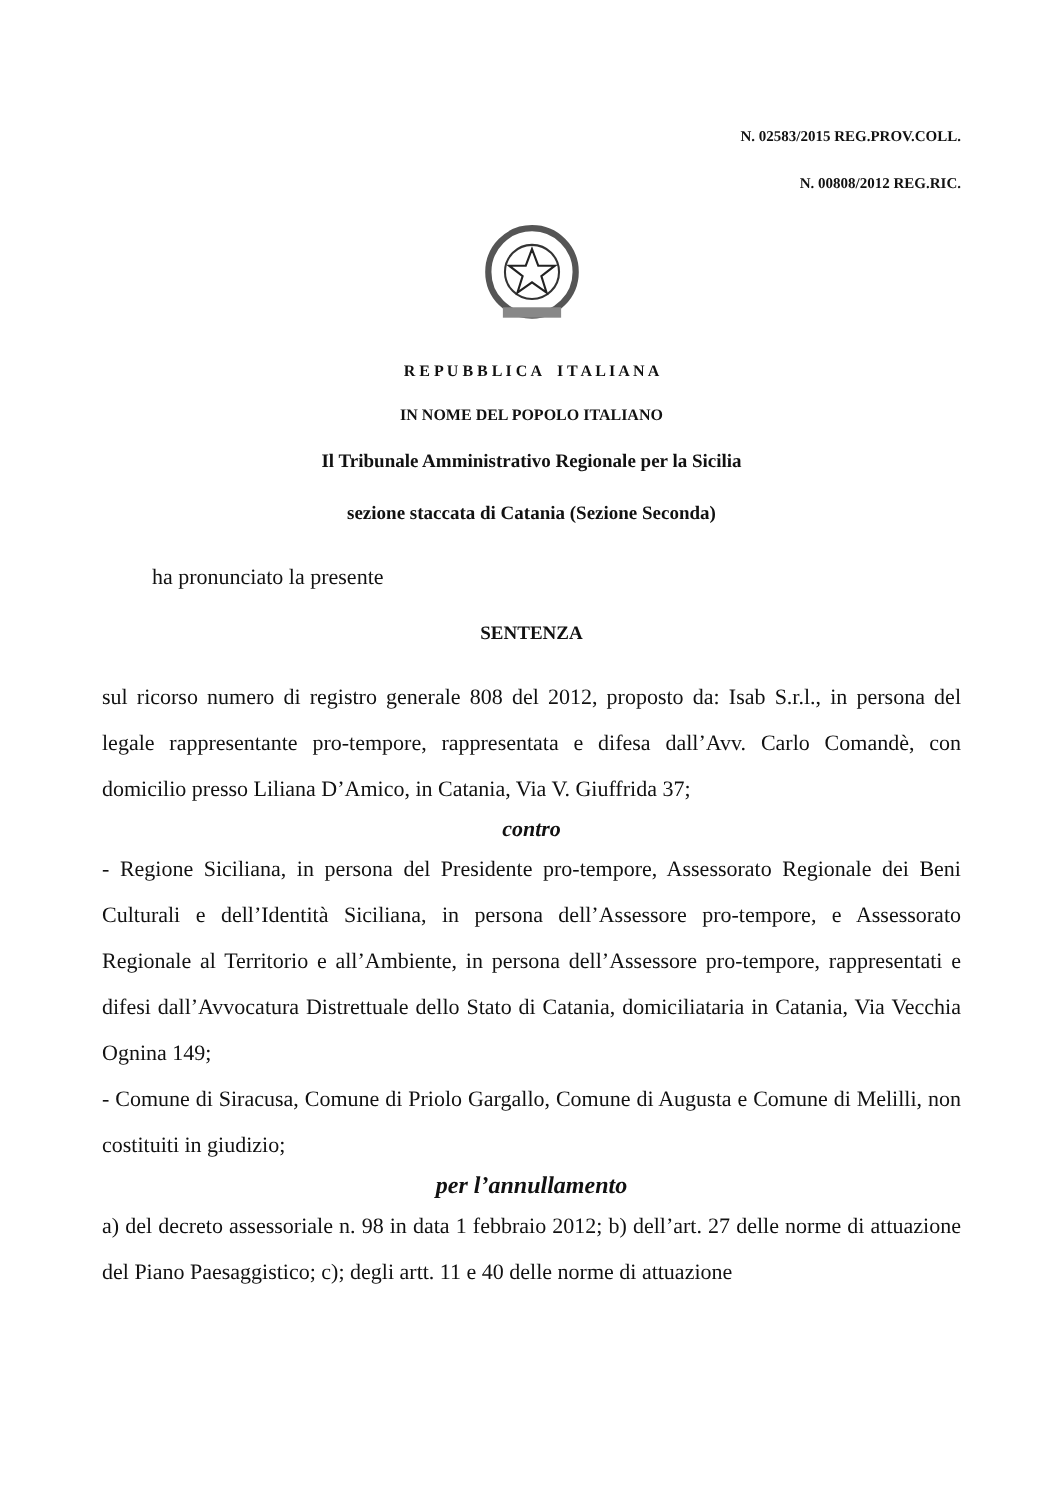N. 02583/2015 REG.PROV.COLL.
N. 00808/2012 REG.RIC.
R E P U B B L I C A I T A L I A N A
IN NOME DEL POPOLO ITALIANO
Il Tribunale Amministrativo Regionale per la Sicilia
sezione staccata di Catania (Sezione Seconda)
ha pronunciato la presente
SENTENZA
sul ricorso numero di registro generale 808 del 2012, proposto da: Isab S.r.l., in persona del legale rappresentante pro-tempore, rappresentata e difesa dall’Avv. Carlo Comandè, con domicilio presso Liliana D’Amico, in Catania, Via V. Giuffrida 37;
contro
- Regione Siciliana, in persona del Presidente pro-tempore, Assessorato Regionale dei Beni Culturali e dell’Identità Siciliana, in persona dell’Assessore pro-tempore, e Assessorato Regionale al Territorio e all’Ambiente, in persona dell’Assessore pro-tempore, rappresentati e difesi dall’Avvocatura Distrettuale dello Stato di Catania, domiciliataria in Catania, Via Vecchia Ognina 149;
- Comune di Siracusa, Comune di Priolo Gargallo, Comune di Augusta e Comune di Melilli, non costituiti in giudizio;
per l’annullamento
a) del decreto assessoriale n. 98 in data 1 febbraio 2012; b) dell’art. 27 delle norme di attuazione del Piano Paesaggistico; c); degli artt. 11 e 40 delle norme di attuazione